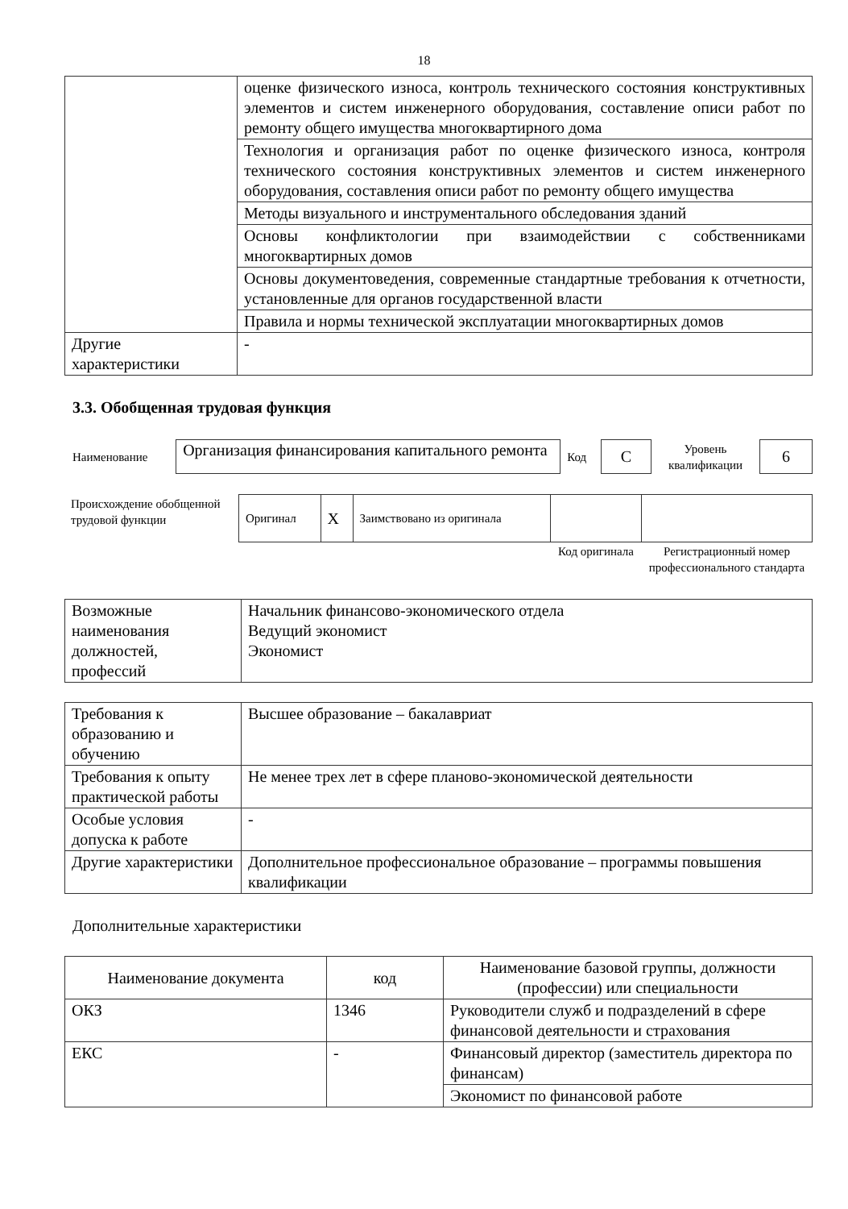18
| | оценке физического износа, контроль технического состояния конструктивных элементов и систем инженерного оборудования, составление описи работ по ремонту общего имущества многоквартирного дома |
| | Технология и организация работ по оценке физического износа, контроля технического состояния конструктивных элементов и систем инженерного оборудования, составления описи работ по ремонту общего имущества |
| | Методы визуального и инструментального обследования зданий |
| | Основы конфликтологии при взаимодействии с собственниками многоквартирных домов |
| | Основы документоведения, современные стандартные требования к отчетности, установленные для органов государственной власти |
| | Правила и нормы технической эксплуатации многоквартирных домов |
| Другие характеристики | - |
3.3. Обобщенная трудовая функция
| Наименование | Организация финансирования капитального ремонта | Код | С | Уровень квалификации | 6 |
| Происхождение обобщенной трудовой функции | Оригинал | X | Заимствовано из оригинала | | |
| | | | | Код оригинала | Регистрационный номер профессионального стандарта |
| Возможные наименования должностей, профессий | Начальник финансово-экономического отдела Ведущий экономист Экономист |
| Требования к образованию и обучению | Высшее образование – бакалавриат |
| Требования к опыту практической работы | Не менее трех лет в сфере планово-экономической деятельности |
| Особые условия допуска к работе | - |
| Другие характеристики | Дополнительное профессиональное образование – программы повышения квалификации |
Дополнительные характеристики
| Наименование документа | код | Наименование базовой группы, должности (профессии) или специальности |
| ОКЗ | 1346 | Руководители служб и подразделений в сфере финансовой деятельности и страхования |
| ЕКС | - | Финансовый директор (заместитель директора по финансам) |
| | | Экономист по финансовой работе |